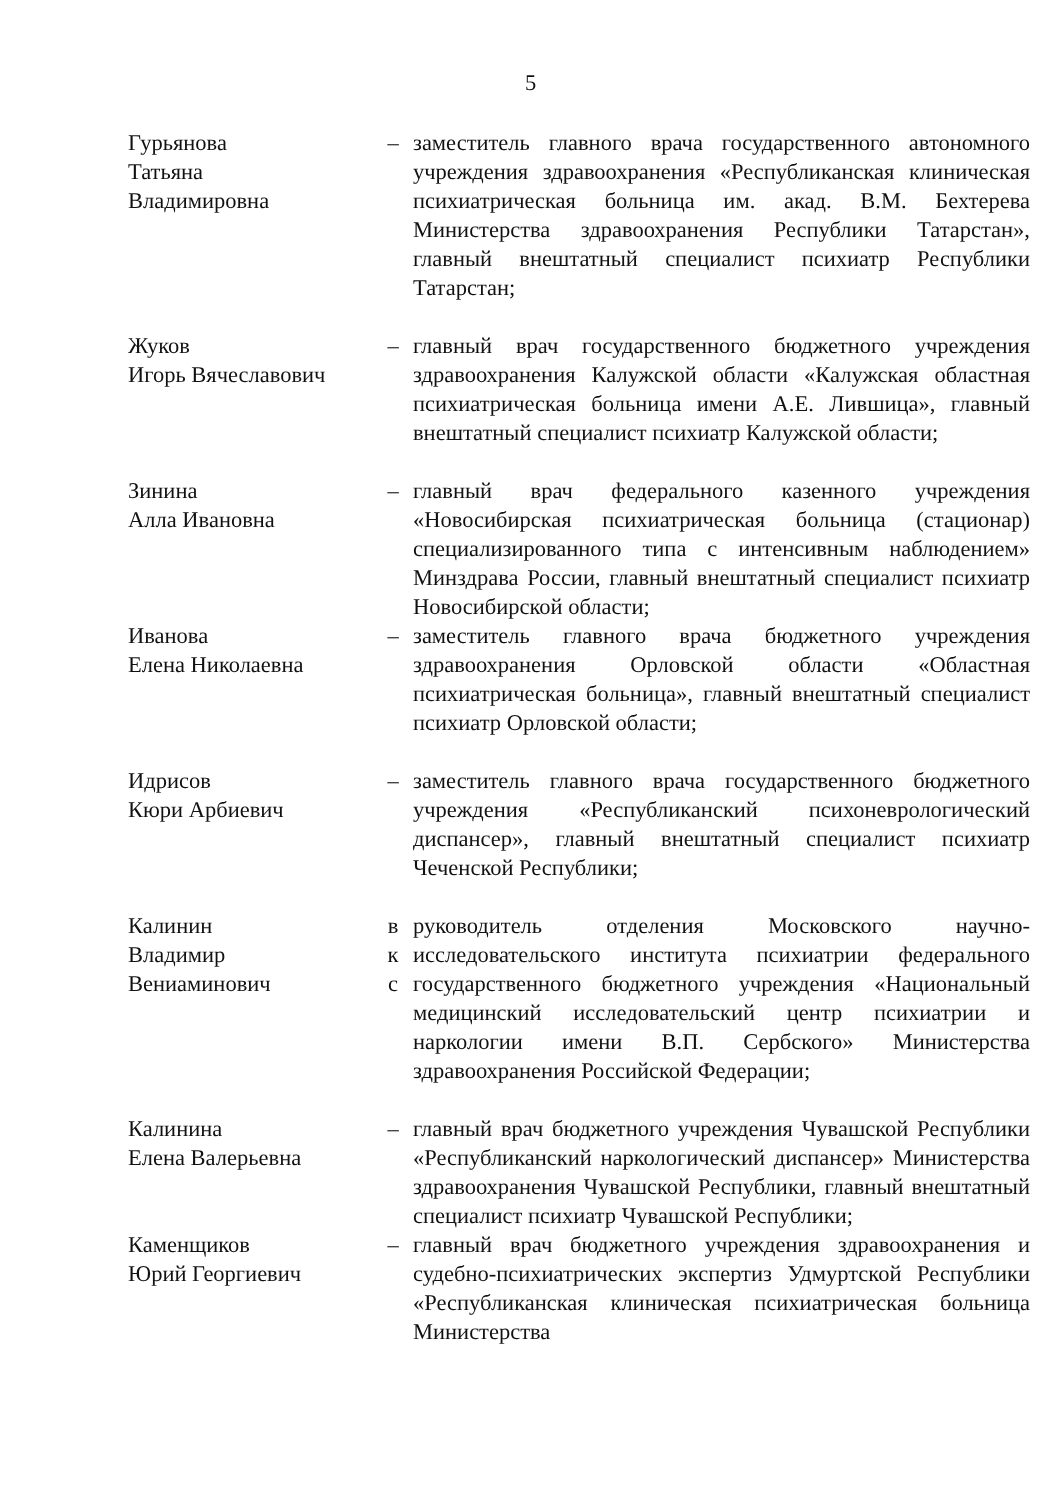5
Гурьянова
Татьяна
Владимировна
– заместитель главного врача государственного автономного учреждения здравоохранения «Республиканская клиническая психиатрическая больница им. акад. В.М. Бехтерева Министерства здравоохранения Республики Татарстан», главный внештатный специалист психиатр Республики Татарстан;
Жуков
Игорь Вячеславович
– главный врач государственного бюджетного учреждения здравоохранения Калужской области «Калужская областная психиатрическая больница имени А.Е. Лившица», главный внештатный специалист психиатр Калужской области;
Зинина
Алла Ивановна
– главный врач федерального казенного учреждения «Новосибирская психиатрическая больница (стационар) специализированного типа с интенсивным наблюдением» Минздрава России, главный внештатный специалист психиатр Новосибирской области;
Иванова
Елена Николаевна
– заместитель главного врача бюджетного учреждения здравоохранения Орловской области «Областная психиатрическая больница», главный внештатный специалист психиатр Орловской области;
Идрисов
Кюри Арбиевич
– заместитель главного врача государственного бюджетного учреждения «Республиканский психоневрологический диспансер», главный внештатный специалист психиатр Чеченской Республики;
Калинин
Владимир
Вениаминович
в
к
с
руководитель отделения Московского научно-исследовательского института психиатрии федерального государственного бюджетного учреждения «Национальный медицинский исследовательский центр психиатрии и наркологии имени В.П. Сербского» Министерства здравоохранения Российской Федерации;
Калинина
Елена Валерьевна
– главный врач бюджетного учреждения Чувашской Республики «Республиканский наркологический диспансер» Министерства здравоохранения Чувашской Республики, главный внештатный специалист психиатр Чувашской Республики;
Каменщиков
Юрий Георгиевич
– главный врач бюджетного учреждения здравоохранения и судебно-психиатрических экспертиз Удмуртской Республики «Республиканская клиническая психиатрическая больница Министерства